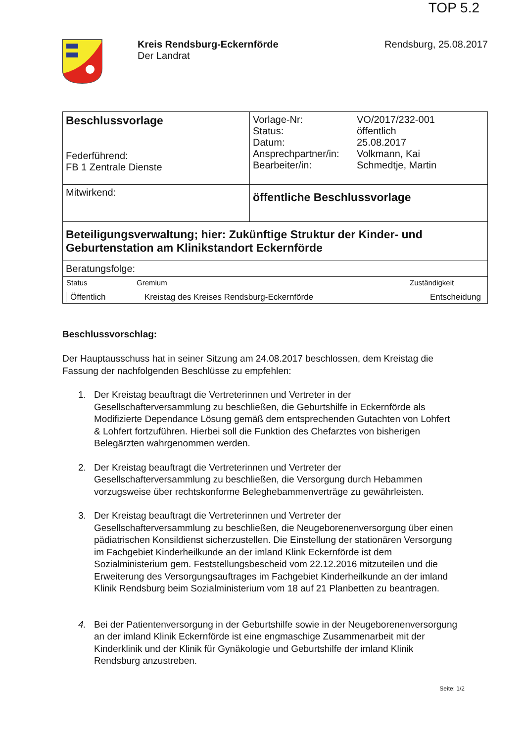TOP 5.2
Kreis Rendsburg-Eckernförde
Der Landrat
Rendsburg, 25.08.2017
| Beschlussvorlage Federführend: FB 1 Zentrale Dienste | / Vorlage-Nr: / VO/2017/232-001 / / Status: / öffentlich / / Datum: / 25.08.2017 / / Ansprechpartner/in: / Volkmann, Kai / / Bearbeiter/in: / Schmedtje, Martin / |
| Mitwirkend: | öffentliche Beschlussvorlage |
| Beteiligungsverwaltung; hier: Zukünftige Struktur der Kinder- und Geburtenstation am Klinikstandort Eckernförde | |
| Beratungsfolge: | |
| / Status / Gremium / Zuständigkeit / / --- / --- / --- / / Öffentlich / Kreistag des Kreises Rendsburg-Eckernförde / Entscheidung / | |
Beschlussvorschlag:
Der Hauptausschuss hat in seiner Sitzung am 24.08.2017 beschlossen, dem Kreistag die Fassung der nachfolgenden Beschlüsse zu empfehlen:
1. Der Kreistag beauftragt die Vertreterinnen und Vertreter in der Gesellschafterversammlung zu beschließen, die Geburtshilfe in Eckernförde als Modifizierte Dependance Lösung gemäß dem entsprechenden Gutachten von Lohfert & Lohfert fortzuführen. Hierbei soll die Funktion des Chefarztes von bisherigen Belegärzten wahrgenommen werden.
2. Der Kreistag beauftragt die Vertreterinnen und Vertreter der Gesellschafterversammlung zu beschließen, die Versorgung durch Hebammen vorzugsweise über rechtskonforme Beleghebammenverträge zu gewährleisten.
3. Der Kreistag beauftragt die Vertreterinnen und Vertreter der Gesellschafterversammlung zu beschließen, die Neugeborenenversorgung über einen pädiatrischen Konsildienst sicherzustellen. Die Einstellung der stationären Versorgung im Fachgebiet Kinderheilkunde an der imland Klink Eckernförde ist dem Sozialministerium gem. Feststellungsbescheid vom 22.12.2016 mitzuteilen und die Erweiterung des Versorgungsauftrages im Fachgebiet Kinderheilkunde an der imland Klinik Rendsburg beim Sozialministerium vom 18 auf 21 Planbetten zu beantragen.
4. Bei der Patientenversorgung in der Geburtshilfe sowie in der Neugeborenenversorgung an der imland Klinik Eckernförde ist eine engmaschige Zusammenarbeit mit der Kinderklinik und der Klinik für Gynäkologie und Geburtshilfe der imland Klinik Rendsburg anzustreben.
Seite: 1/2